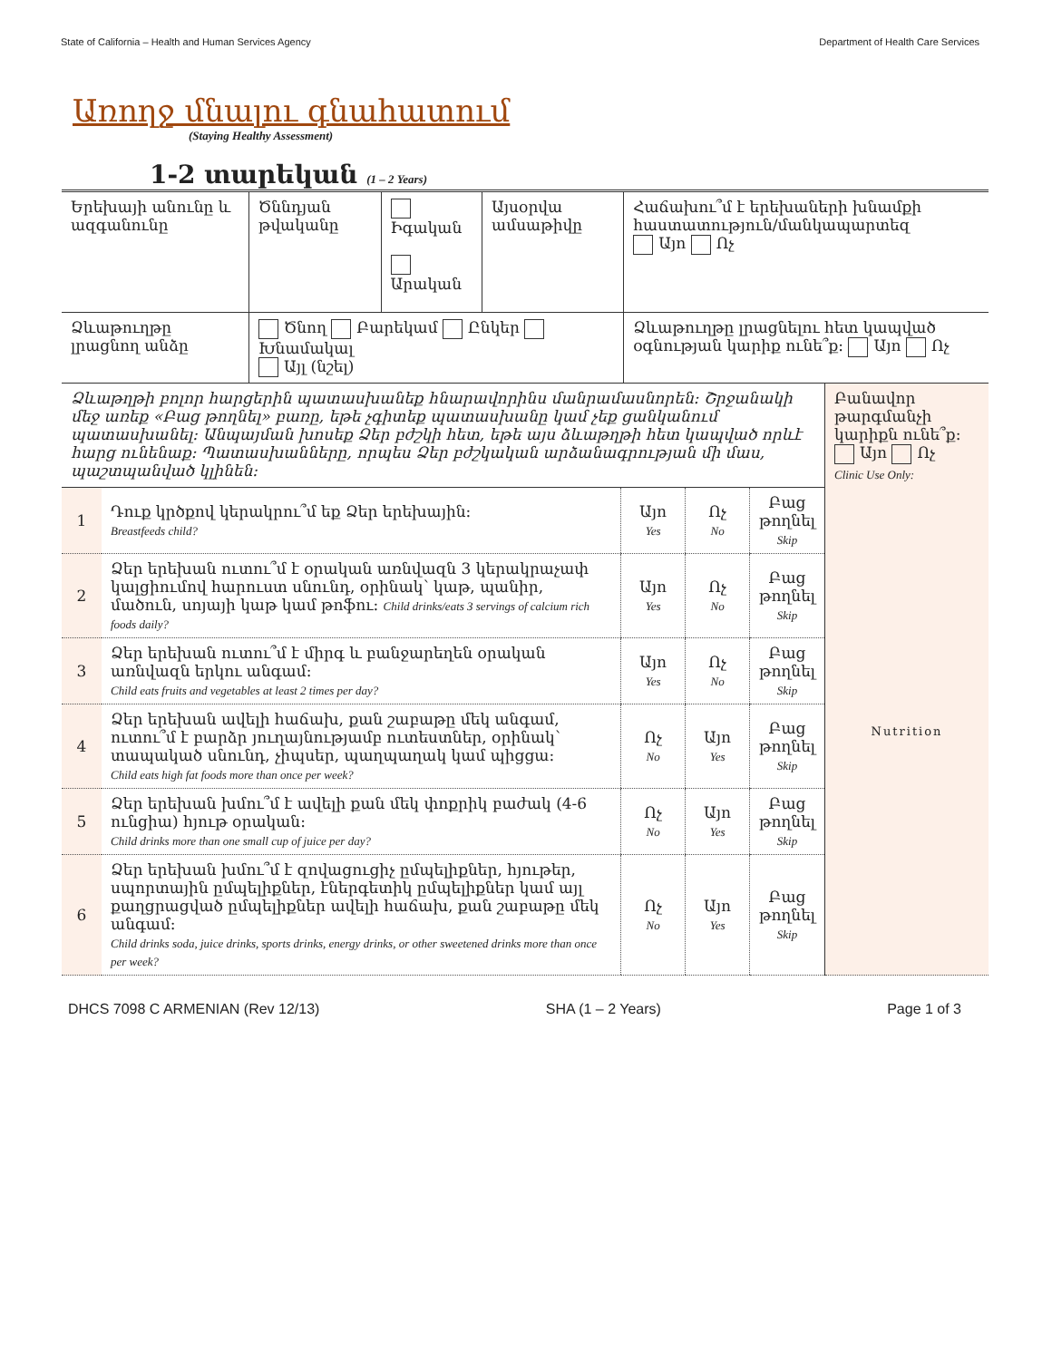State of California – Health and Human Services Agency Department of Health Care Services
Առողջ մնալու գնահատում
(Staying Healthy Assessment)
1-2 տարեկան (1 – 2 Years)
| Երեխայի անունը և ազգանունը | Ծննդյան թվականը | Իգական Արական | Այսօրվա ամսաթիվը | Հաճախու՞մ է երեխաների խնամքի հաստատություն/մանկապարտեզ Այո Ոչ |
| Ձևաթուղթը լրացնող անձը | Ծնող Բարեկամ Ընկեր Խնամակալ Այլ (նշել) | | | Ձևաթուղթը լրացնելու հետ կապված օգնության կարիք ունե՞ք: Այո Ոչ |
| Ձևաթղթի բոլոր հարցերին պատասխանեք հնարավորինս մանրամասնորեն: Շրջանակի մեջ առեք «Բաց թողնել» բառը, եթե չգիտեք պատասխանը կամ չեք ցանկանում պատասխանել: Անպայման խոսեք Ձեր բժշկի հետ, եթե այս ձևաթղթի հետ կապված որևէ հարց ունենաք: Պատասխանները, որպես Ձեր բժշկական արձանագրության մի մաս, պաշտպանված կլինեն: | | | | | Բանավոր թարգմանչի կարիքն ունե՞ք: Այո Ոչ Clinic Use Only: |
| 1 | Դուք կրծքով կերակրու՞մ եք Ձեր երեխային: Breastfeeds child? | Այո Yes | Ոչ No | Բաց թողնել Skip | Nutrition |
| 2 | Ձեր երեխան ուտու՞մ է օրական առնվազն 3 կերակրաչափ կալցիումով հարուստ սնունդ, օրինակ՝ կաթ, պանիր, մածուն, սոյայի կաթ կամ թոֆու: Child drinks/eats 3 servings of calcium rich foods daily? | Այո Yes | Ոչ No | Բաց թողնել Skip | |
| 3 | Ձեր երեխան ուտու՞մ է միրգ և բանջարեղեն օրական առնվազն երկու անգամ: Child eats fruits and vegetables at least 2 times per day? | Այո Yes | Ոչ No | Բաց թողնել Skip | |
| 4 | Ձեր երեխան ավելի հաճախ, քան շաբաթը մեկ անգամ, ուտու՞մ է բարձր յուղայնությամբ ուտեստներ, օրինակ՝ տապակած սնունդ, չիպսեր, պաղպաղակ կամ պիցցա: Child eats high fat foods more than once per week? | Ոչ No | Այո Yes | Բաց թողնել Skip | |
| 5 | Ձեր երեխան խմու՞մ է ավելի քան մեկ փոքրիկ բաժակ (4-6 ունցիա) հյութ օրական: Child drinks more than one small cup of juice per day? | Ոչ No | Այո Yes | Բաց թողնել Skip | |
| 6 | Ձեր երեխան խմու՞մ է զովացուցիչ ըմպելիքներ, հյութեր, սպորտային ըմպելիքներ, էներգետիկ ըմպելիքներ կամ այլ քաղցրացված ըմպելիքներ ավելի հաճախ, քան շաբաթը մեկ անգամ: Child drinks soda, juice drinks, sports drinks, energy drinks, or other sweetened drinks more than once per week? | Ոչ No | Այո Yes | Բաց թողնել Skip | |
DHCS 7098 C ARMENIAN (Rev 12/13) SHA (1 – 2 Years) Page 1 of 3